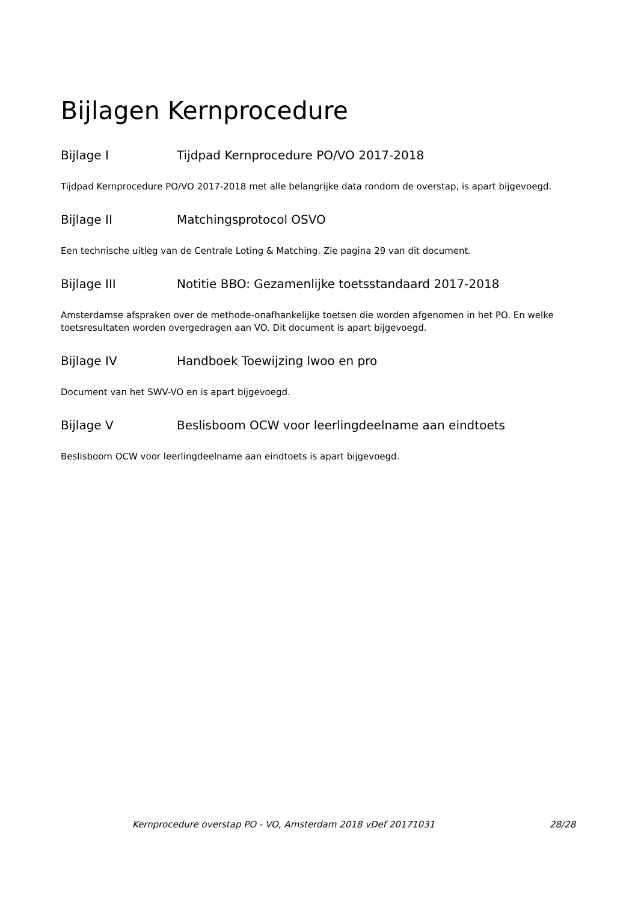Bijlagen Kernprocedure
Bijlage I Tijdpad Kernprocedure PO/VO 2017-2018
Tijdpad Kernprocedure PO/VO 2017-2018 met alle belangrijke data rondom de overstap, is apart bijgevoegd.
Bijlage II Matchingsprotocol OSVO
Een technische uitleg van de Centrale Loting & Matching. Zie pagina 29 van dit document.
Bijlage III Notitie BBO: Gezamenlijke toetsstandaard 2017-2018
Amsterdamse afspraken over de methode-onafhankelijke toetsen die worden afgenomen in het PO. En welke toetsresultaten worden overgedragen aan VO. Dit document is apart bijgevoegd.
Bijlage IV Handboek Toewijzing lwoo en pro
Document van het SWV-VO en is apart bijgevoegd.
Bijlage V Beslisboom OCW voor leerlingdeelname aan eindtoets
Beslisboom OCW voor leerlingdeelname aan eindtoets is apart bijgevoegd.
Kernprocedure overstap PO - VO, Amsterdam 2018 vDef 20171031 28/28